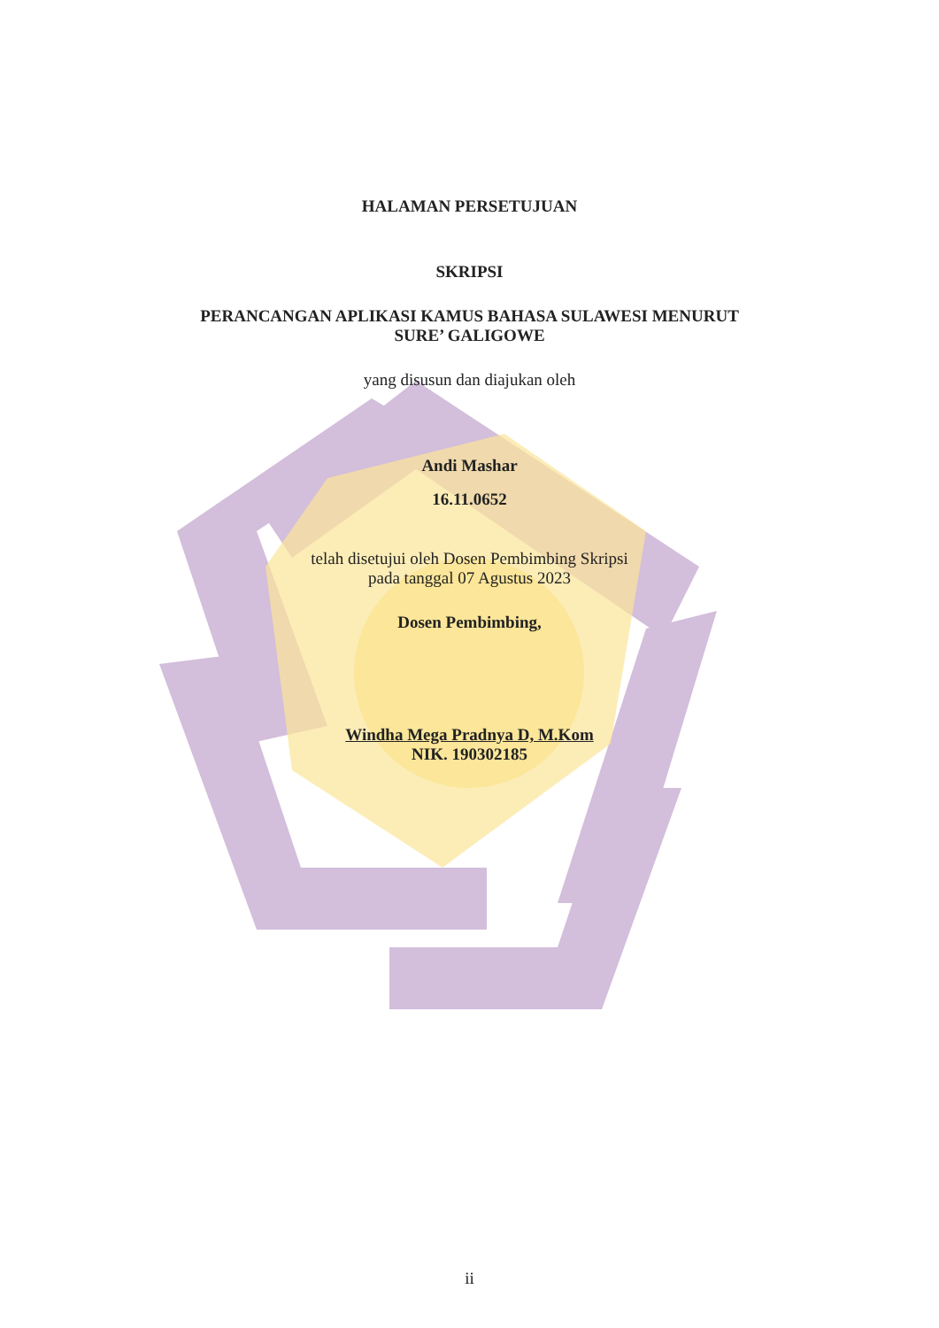HALAMAN PERSETUJUAN
SKRIPSI
PERANCANGAN APLIKASI KAMUS BAHASA SULAWESI MENURUT
SURE’ GALIGOWE
yang disusun dan diajukan oleh
Andi Mashar
16.11.0652
telah disetujui oleh Dosen Pembimbing Skripsi
pada tanggal 07 Agustus 2023
Dosen Pembimbing,
Windha Mega Pradnya D, M.Kom
NIK. 190302185
ii